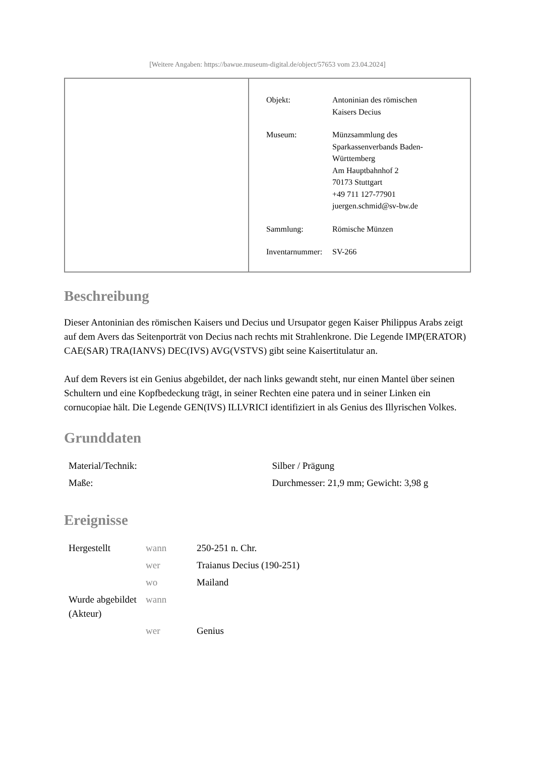[Weitere Angaben: https://bawue.museum-digital.de/object/57653 vom 23.04.2024]
| Objekt: | Antoninian des römischen Kaisers Decius |
| Museum: | Münzsammlung des Sparkassenverbands Baden- Württemberg Am Hauptbahnhof 2 70173 Stuttgart +49 711 127-77901 juergen.schmid@sv-bw.de |
| Sammlung: | Römische Münzen |
| Inventarnummer: | SV-266 |
Beschreibung
Dieser Antoninian des römischen Kaisers und Decius und Ursupator gegen Kaiser Philippus Arabs zeigt auf dem Avers das Seitenporträt von Decius nach rechts mit Strahlenkrone. Die Legende IMP(ERATOR) CAE(SAR) TRA(IANVS) DEC(IVS) AVG(VSTVS) gibt seine Kaisertitulatur an.
Auf dem Revers ist ein Genius abgebildet, der nach links gewandt steht, nur einen Mantel über seinen Schultern und eine Kopfbedeckung trägt, in seiner Rechten eine patera und in seiner Linken ein cornucopiae hält. Die Legende GEN(IVS) ILLVRICI identifiziert in als Genius des Illyrischen Volkes.
Grunddaten
| Material/Technik: | Silber / Prägung |
| Maße: | Durchmesser: 21,9 mm; Gewicht: 3,98 g |
Ereignisse
| Hergestellt | wann | 250-251 n. Chr. |
| | wer | Traianus Decius (190-251) |
| | wo | Mailand |
| Wurde abgebildet (Akteur) | wann | |
| | wer | Genius |